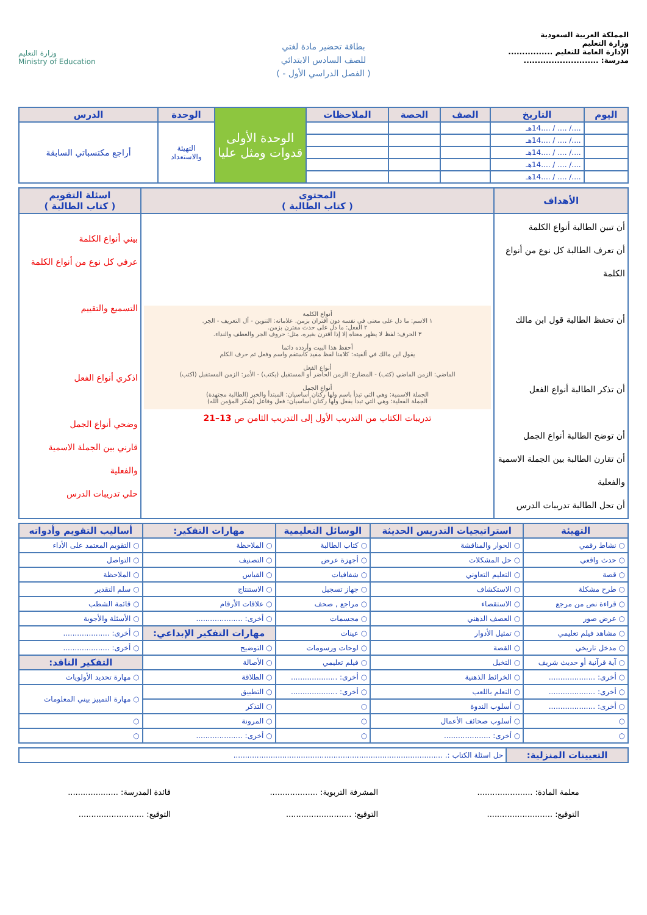المملكة العربية السعودية
وزارة التعليم
الإدارة العامة للتعليم ................
مدرسة: ...........................
بطاقة تحضير مادة لغتي
للصف السادس الابتدائي
( الفصل الدراسي الأول - )
وزارة التعليم
Ministry of Education
| اليوم | التاريخ | الصف | الحصة | الملاحظات | الوحدة الأولى قدوات ومثل عليا | الوحدة | الدرس |
| | ..../ .... / ....14هـ | | | | | التهيئة والاستعداد | أراجع مكتسباتي السابقة |
| | ..../ .... / ....14هـ | | | | | | |
| | ..../ .... / ....14هـ | | | | | | |
| | ..../ .... / ....14هـ | | | | | | |
| | ..../ .... / ....14هـ | | | | | | |
| الأهداف | المحتوى ( كتاب الطالبة ) | اسئلة التقويم ( كتاب الطالبة ) |
| --- | --- | --- |
| أن تبين الطالبة أنواع الكلمة أن تعرف الطالبة كل نوع من أنواع الكلمة أن تحفظ الطالبة قول ابن مالك أن تذكر الطالبة أنواع الفعل أن توضح الطالبة أنواع الجمل أن تقارن الطالبة بين الجملة الاسمية والفعلية أن تحل الطالبة تدريبات الدرس | أنواع الكلمة ١ الاسم: ما دل على معنى في نفسه دون اقتران بزمن. علاماته: التنوين - أل التعريف - الجر. ٢ الفعل: ما دل على حدث مقترن بزمن. ٣ الحرف: لفظ لا يظهر معناه إلا إذا اقترن بغيره، مثل: حروف الجر والعطف والنداء. أحفظ هذا البيت وأردده دائما يقول ابن مالك في ألفيته: كلامنا لفظ مفيد كاستقم واسم وفعل ثم حرف الكلم أنواع الفعل الماضي: الزمن الماضي (كتب) - المضارع: الزمن الحاضر أو المستقبل (يكتب) - الأمر: الزمن المستقبل (اكتب) أنواع الجمل الجملة الاسمية: وهي التي تبدأ باسم ولها ركنان أساسيان: المبتدأ والخبر (الطالبة مجتهدة) الجملة الفعلية: وهي التي تبدأ بفعل ولها ركنان أساسيان: فعل وفاعل (شكر المؤمن الله) تدريبات الكتاب من التدريب الأول إلى التدريب الثامن ص 13–21 | بيني أنواع الكلمة عرفي كل نوع من أنواع الكلمة التسميع والتقييم اذكري أنواع الفعل وضحي أنواع الجمل قارني بين الجملة الاسمية والفعلية حلي تدريبات الدرس |
| التهيئة | استراتيجيات التدريس الحديثة | الوسائل التعليمية | مهارات التفكير: | أساليب التقويم وأدواته |
| --- | --- | --- | --- | --- |
| ○ نشاط رقمي | ○ الحوار والمناقشة | ○ كتاب الطالبة | ○ الملاحظة | ○ التقويم المعتمد على الأداء |
| ○ حدث واقعي | ○ حل المشكلات | ○ أجهزة عرض | ○ التصنيف | ○ التواصل |
| ○ قصة | ○ التعليم التعاوني | ○ شفافيات | ○ القياس | ○ الملاحظة |
| ○ طرح مشكلة | ○ الاستكشاف | ○ جهاز تسجيل | ○ الاستنتاج | ○ سلم التقدير |
| ○ قراءة نص من مرجع | ○ الاستقصاء | ○ مراجع , صحف | ○ علاقات الأرقام | ○ قائمة الشطب |
| ○ عرض صور | ○ العصف الذهني | ○ مجسمات | ○ أخرى: .................... | ○ الأسئلة والأجوبة |
| ○ مشاهد فيلم تعليمي | ○ تمثيل الأدوار | ○ عينات | مهارات التفكير الإبداعي: | ○ أخرى: .................... |
| ○ مدخل تاريخي | ○ القصة | ○ لوحات ورسومات | ○ التوضيح | ○ أخرى: .................... |
| ○ آية قرآنية أو حديث شريف | ○ التخيل | ○ فيلم تعليمي | ○ الأصالة | التفكير الناقد: |
| ○ أخرى: .................... | ○ الخرائط الذهنية | ○ أخرى: .................... | ○ الطلاقة | ○ مهارة تحديد الأولويات |
| ○ أخرى: .................... | ○ التعلم باللعب | ○ أخرى: .................... | ○ التطبيق | ○ مهارة التمييز بيني المعلومات |
| ○ أخرى: .................... | ○ أسلوب الندوة | ○ | ○ التذكر | |
| ○ | ○ أسلوب صحائف الأعمال | ○ | ○ المرونة | ○ |
| ○ | ○ أخرى: .................... | ○ | ○ أخرى: .................... | ○ |
| التعيينات المنزلية: | حل اسئلة الكتاب :. .......................................................................................... |
معلمة المادة: ......................
التوقيع: ..........................
المشرفة التربوية: ...................
التوقيع: ..........................
قائدة المدرسة: ....................
التوقيع: ..........................